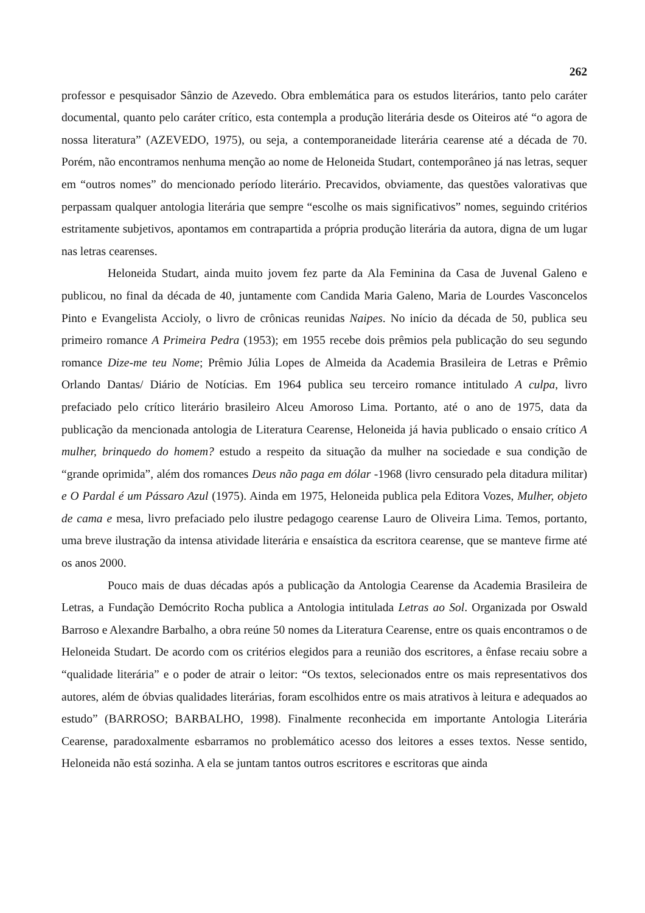262
professor e pesquisador Sânzio de Azevedo. Obra emblemática para os estudos literários, tanto pelo caráter documental, quanto pelo caráter crítico, esta contempla a produção literária desde os Oiteiros até “o agora de nossa literatura” (AZEVEDO, 1975), ou seja, a contemporaneidade literária cearense até a década de 70. Porém, não encontramos nenhuma menção ao nome de Heloneida Studart, contemporâneo já nas letras, sequer em “outros nomes” do mencionado período literário. Precavidos, obviamente, das questões valorativas que perpassam qualquer antologia literária que sempre “escolhe os mais significativos” nomes, seguindo critérios estritamente subjetivos, apontamos em contrapartida a própria produção literária da autora, digna de um lugar nas letras cearenses.
Heloneida Studart, ainda muito jovem fez parte da Ala Feminina da Casa de Juvenal Galeno e publicou, no final da década de 40, juntamente com Candida Maria Galeno, Maria de Lourdes Vasconcelos Pinto e Evangelista Accioly, o livro de crônicas reunidas Naipes. No início da década de 50, publica seu primeiro romance A Primeira Pedra (1953); em 1955 recebe dois prêmios pela publicação do seu segundo romance Dize-me teu Nome; Prêmio Júlia Lopes de Almeida da Academia Brasileira de Letras e Prêmio Orlando Dantas/ Diário de Notícias. Em 1964 publica seu terceiro romance intitulado A culpa, livro prefaciado pelo crítico literário brasileiro Alceu Amoroso Lima. Portanto, até o ano de 1975, data da publicação da mencionada antologia de Literatura Cearense, Heloneida já havia publicado o ensaio crítico A mulher, brinquedo do homem? estudo a respeito da situação da mulher na sociedade e sua condição de “grande oprimida”, além dos romances Deus não paga em dólar -1968 (livro censurado pela ditadura militar) e O Pardal é um Pássaro Azul (1975). Ainda em 1975, Heloneida publica pela Editora Vozes, Mulher, objeto de cama e mesa, livro prefaciado pelo ilustre pedagogo cearense Lauro de Oliveira Lima. Temos, portanto, uma breve ilustração da intensa atividade literária e ensaística da escritora cearense, que se manteve firme até os anos 2000.
Pouco mais de duas décadas após a publicação da Antologia Cearense da Academia Brasileira de Letras, a Fundação Demócrito Rocha publica a Antologia intitulada Letras ao Sol. Organizada por Oswald Barroso e Alexandre Barbalho, a obra reúne 50 nomes da Literatura Cearense, entre os quais encontramos o de Heloneida Studart. De acordo com os critérios elegidos para a reunião dos escritores, a ênfase recaiu sobre a “qualidade literária” e o poder de atrair o leitor: “Os textos, selecionados entre os mais representativos dos autores, além de óbvias qualidades literárias, foram escolhidos entre os mais atrativos à leitura e adequados ao estudo” (BARROSO; BARBALHO, 1998). Finalmente reconhecida em importante Antologia Literária Cearense, paradoxalmente esbarramos no problemático acesso dos leitores a esses textos. Nesse sentido, Heloneida não está sozinha. A ela se juntam tantos outros escritores e escritoras que ainda